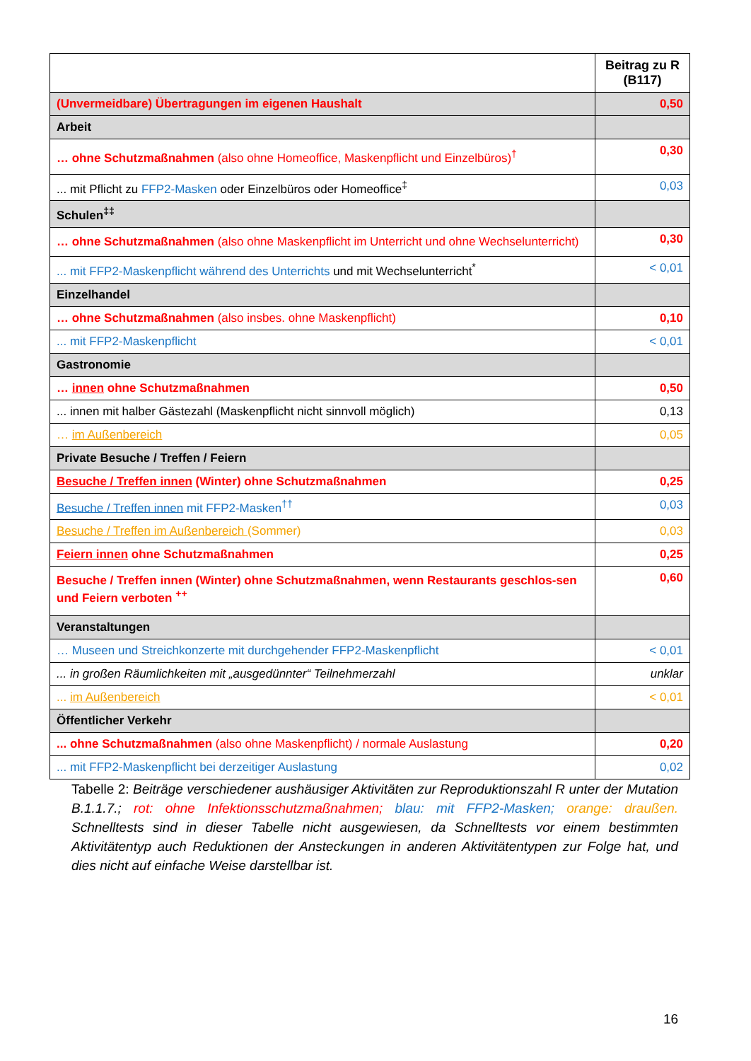| | Beitrag zu R (B117) |
| --- | --- |
| (Unvermeidbare) Übertragungen im eigenen Haushalt | 0,50 |
| Arbeit | |
| … ohne Schutzmaßnahmen (also ohne Homeoffice, Maskenpflicht und Einzelbüros)<sup>†</sup> | 0,30 |
| ... mit Pflicht zu FFP2-Masken oder Einzelbüros oder Homeoffice<sup>‡</sup> | 0,03 |
| Schulen<sup>‡‡</sup> | |
| … ohne Schutzmaßnahmen (also ohne Maskenpflicht im Unterricht und ohne Wechselunterricht) | 0,30 |
| ... mit FFP2-Maskenpflicht während des Unterrichts und mit Wechselunterricht<sup>*</sup> | < 0,01 |
| Einzelhandel | |
| … ohne Schutzmaßnahmen (also insbes. ohne Maskenpflicht) | 0,10 |
| ... mit FFP2-Maskenpflicht | < 0,01 |
| Gastronomie | |
| … innen ohne Schutzmaßnahmen | 0,50 |
| ... innen mit halber Gästezahl (Maskenpflicht nicht sinnvoll möglich) | 0,13 |
| … im Außenbereich | 0,05 |
| Private Besuche / Treffen / Feiern | |
| Besuche / Treffen innen (Winter) ohne Schutzmaßnahmen | 0,25 |
| Besuche / Treffen innen mit FFP2-Masken<sup>††</sup> | 0,03 |
| Besuche / Treffen im Außenbereich (Sommer) | 0,03 |
| Feiern innen ohne Schutzmaßnahmen | 0,25 |
| Besuche / Treffen innen (Winter) ohne Schutzmaßnahmen, wenn Restaurants geschlos-sen und Feiern verboten <sup>++</sup> | 0,60 |
| Veranstaltungen | |
| … Museen und Streichkonzerte mit durchgehender FFP2-Maskenpflicht | < 0,01 |
| ... in großen Räumlichkeiten mit „ausgedünnter“ Teilnehmerzahl | unklar |
| ... im Außenbereich | < 0,01 |
| Öffentlicher Verkehr | |
| ... ohne Schutzmaßnahmen (also ohne Maskenpflicht) / normale Auslastung | 0,20 |
| ... mit FFP2-Maskenpflicht bei derzeitiger Auslastung | 0,02 |
Tabelle 2: Beiträge verschiedener aushäusiger Aktivitäten zur Reproduktionszahl R unter der Mutation B.1.1.7.; rot: ohne Infektionsschutzmaßnahmen; blau: mit FFP2-Masken; orange: draußen. Schnelltests sind in dieser Tabelle nicht ausgewiesen, da Schnelltests vor einem bestimmten Aktivitätentyp auch Reduktionen der Ansteckungen in anderen Aktivitätentypen zur Folge hat, und dies nicht auf einfache Weise darstellbar ist.
16